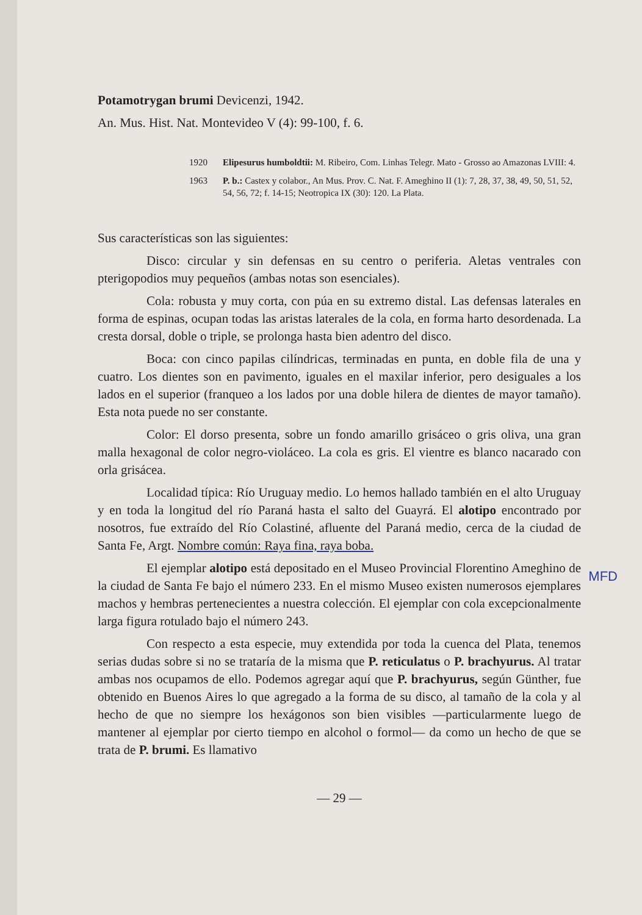Potamotrygan brumi Devicenzi, 1942.
An. Mus. Hist. Nat. Montevideo V (4): 99-100, f. 6.
1920 Elipesurus humboldtii: M. Ribeiro, Com. Linhas Telegr. Mato - Grosso ao Amazonas LVIII: 4.
1963 P. b.: Castex y colabor., An Mus. Prov. C. Nat. F. Ameghino II (1): 7, 28, 37, 38, 49, 50, 51, 52, 54, 56, 72; f. 14-15; Neotropica IX (30): 120. La Plata.
Sus características son las siguientes:
Disco: circular y sin defensas en su centro o periferia. Aletas ventrales con pterigopodios muy pequeños (ambas notas son esenciales).
Cola: robusta y muy corta, con púa en su extremo distal. Las defensas laterales en forma de espinas, ocupan todas las aristas laterales de la cola, en forma harto desordenada. La cresta dorsal, doble o triple, se prolonga hasta bien adentro del disco.
Boca: con cinco papilas cilíndricas, terminadas en punta, en doble fila de una y cuatro. Los dientes son en pavimento, iguales en el maxilar inferior, pero desiguales a los lados en el superior (franqueo a los lados por una doble hilera de dientes de mayor tamaño). Esta nota puede no ser constante.
Color: El dorso presenta, sobre un fondo amarillo grisáceo o gris oliva, una gran malla hexagonal de color negro-violáceo. La cola es gris. El vientre es blanco nacarado con orla grisácea.
Localidad típica: Río Uruguay medio. Lo hemos hallado también en el alto Uruguay y en toda la longitud del río Paraná hasta el salto del Guayrá. El alotipo encontrado por nosotros, fue extraído del Río Colastiné, afluente del Paraná medio, cerca de la ciudad de Santa Fe, Argt. Nombre común: Raya fina, raya boba.
El ejemplar alotipo está depositado en el Museo Provincial Florentino Ameghino de la ciudad de Santa Fe bajo el número 233. En el mismo Museo existen numerosos ejemplares machos y hembras pertenecientes a nuestra colección. El ejemplar con cola excepcionalmente larga figura rotulado bajo el número 243.
Con respecto a esta especie, muy extendida por toda la cuenca del Plata, tenemos serias dudas sobre si no se trataría de la misma que P. reticulatus o P. brachyurus. Al tratar ambas nos ocupamos de ello. Podemos agregar aquí que P. brachyurus, según Günther, fue obtenido en Buenos Aires lo que agregado a la forma de su disco, al tamaño de la cola y al hecho de que no siempre los hexágonos son bien visibles —particularmente luego de mantener al ejemplar por cierto tiempo en alcohol o formol— da como un hecho de que se trata de P. brumi. Es llamativo
— 29 —
MFD